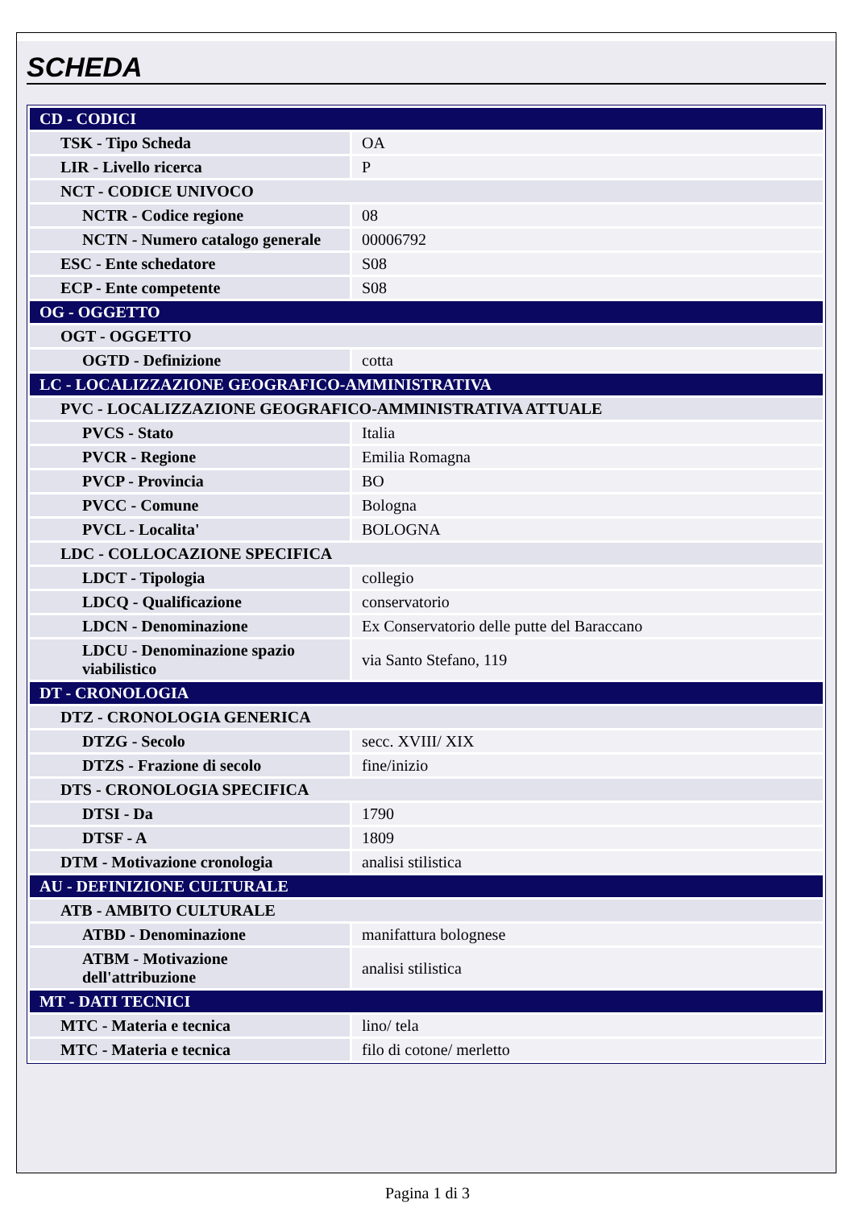SCHEDA
| CD - CODICI | |
| TSK - Tipo Scheda | OA |
| LIR - Livello ricerca | P |
| NCT - CODICE UNIVOCO | |
| NCTR - Codice regione | 08 |
| NCTN - Numero catalogo generale | 00006792 |
| ESC - Ente schedatore | S08 |
| ECP - Ente competente | S08 |
| OG - OGGETTO | |
| OGT - OGGETTO | |
| OGTD - Definizione | cotta |
| LC - LOCALIZZAZIONE GEOGRAFICO-AMMINISTRATIVA | |
| PVC - LOCALIZZAZIONE GEOGRAFICO-AMMINISTRATIVA ATTUALE | |
| PVCS - Stato | Italia |
| PVCR - Regione | Emilia Romagna |
| PVCP - Provincia | BO |
| PVCC - Comune | Bologna |
| PVCL - Localita' | BOLOGNA |
| LDC - COLLOCAZIONE SPECIFICA | |
| LDCT - Tipologia | collegio |
| LDCQ - Qualificazione | conservatorio |
| LDCN - Denominazione | Ex Conservatorio delle putte del Baraccano |
| LDCU - Denominazione spazio viabilistico | via Santo Stefano, 119 |
| DT - CRONOLOGIA | |
| DTZ - CRONOLOGIA GENERICA | |
| DTZG - Secolo | secc. XVIII/ XIX |
| DTZS - Frazione di secolo | fine/inizio |
| DTS - CRONOLOGIA SPECIFICA | |
| DTSI - Da | 1790 |
| DTSF - A | 1809 |
| DTM - Motivazione cronologia | analisi stilistica |
| AU - DEFINIZIONE CULTURALE | |
| ATB - AMBITO CULTURALE | |
| ATBD - Denominazione | manifattura bolognese |
| ATBM - Motivazione dell'attribuzione | analisi stilistica |
| MT - DATI TECNICI | |
| MTC - Materia e tecnica | lino/ tela |
| MTC - Materia e tecnica | filo di cotone/ merletto |
Pagina 1 di 3